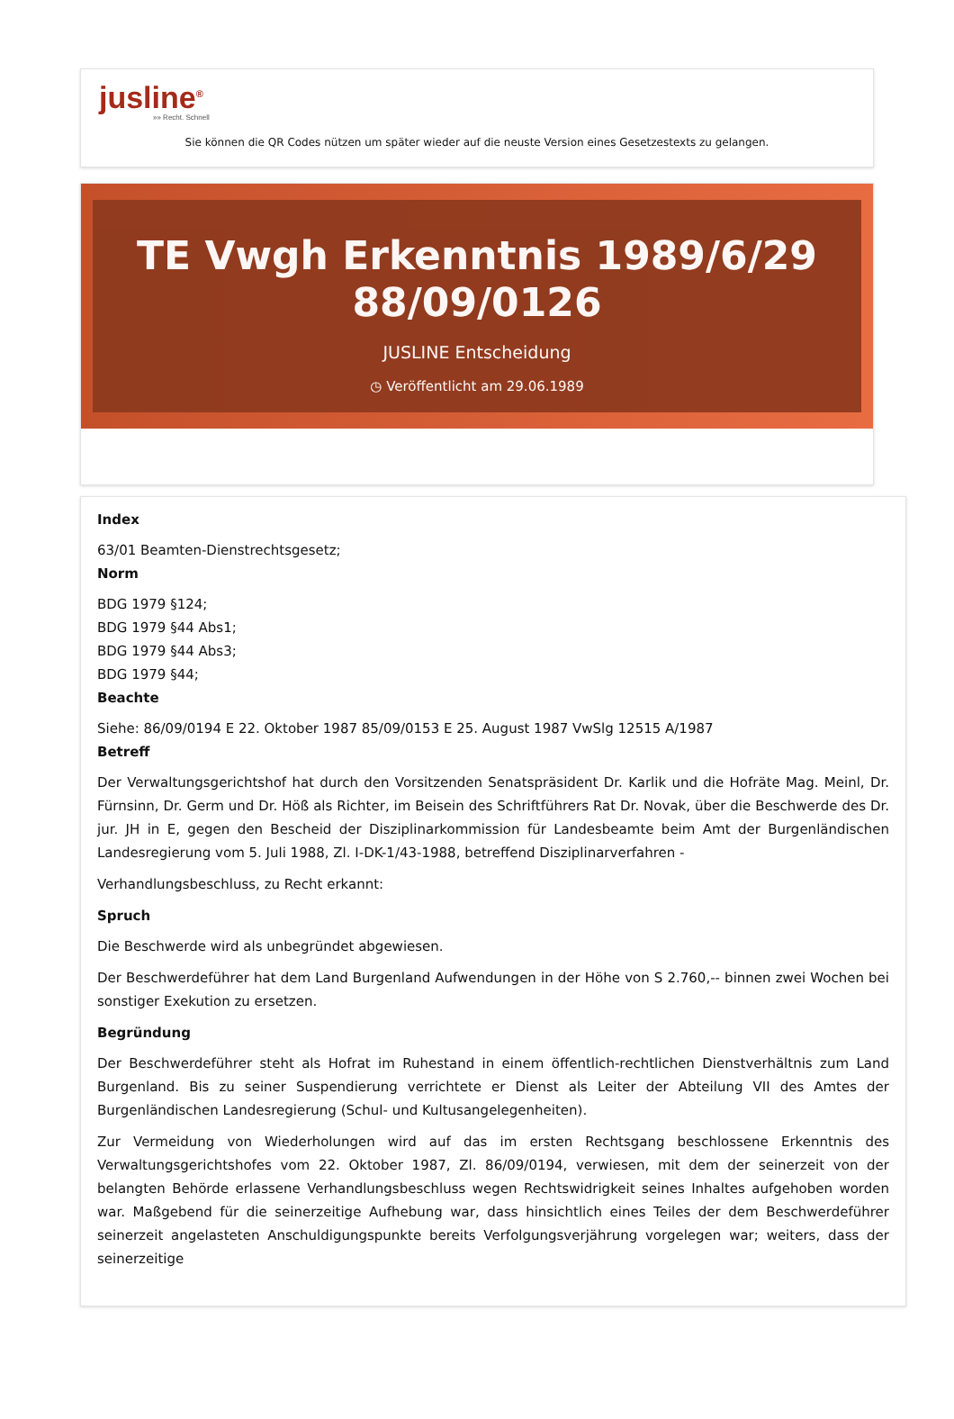jusline<sup>®</sup>
»» Recht. Schnell
Sie können die QR Codes nützen um später wieder auf die neuste Version eines Gesetzestexts zu gelangen.
TE Vwgh Erkenntnis 1989/6/29 88/09/0126
JUSLINE Entscheidung
◷ Veröffentlicht am 29.06.1989
Index
63/01 Beamten-Dienstrechtsgesetz;
Norm
BDG 1979 §124;
BDG 1979 §44 Abs1;
BDG 1979 §44 Abs3;
BDG 1979 §44;
Beachte
Siehe: 86/09/0194 E 22. Oktober 1987 85/09/0153 E 25. August 1987 VwSlg 12515 A/1987
Betreff
Der Verwaltungsgerichtshof hat durch den Vorsitzenden Senatspräsident Dr. Karlik und die Hofräte Mag. Meinl, Dr. Fürnsinn, Dr. Germ und Dr. Höß als Richter, im Beisein des Schriftführers Rat Dr. Novak, über die Beschwerde des Dr. jur. JH in E, gegen den Bescheid der Disziplinarkommission für Landesbeamte beim Amt der Burgenländischen Landesregierung vom 5. Juli 1988, Zl. I-DK-1/43-1988, betreffend Disziplinarverfahren -
Verhandlungsbeschluss, zu Recht erkannt:
Spruch
Die Beschwerde wird als unbegründet abgewiesen.
Der Beschwerdeführer hat dem Land Burgenland Aufwendungen in der Höhe von S 2.760,-- binnen zwei Wochen bei sonstiger Exekution zu ersetzen.
Begründung
Der Beschwerdeführer steht als Hofrat im Ruhestand in einem öffentlich-rechtlichen Dienstverhältnis zum Land Burgenland. Bis zu seiner Suspendierung verrichtete er Dienst als Leiter der Abteilung VII des Amtes der Burgenländischen Landesregierung (Schul- und Kultusangelegenheiten).
Zur Vermeidung von Wiederholungen wird auf das im ersten Rechtsgang beschlossene Erkenntnis des Verwaltungsgerichtshofes vom 22. Oktober 1987, Zl. 86/09/0194, verwiesen, mit dem der seinerzeit von der belangten Behörde erlassene Verhandlungsbeschluss wegen Rechtswidrigkeit seines Inhaltes aufgehoben worden war. Maßgebend für die seinerzeitige Aufhebung war, dass hinsichtlich eines Teiles der dem Beschwerdeführer seinerzeit angelasteten Anschuldigungspunkte bereits Verfolgungsverjährung vorgelegen war; weiters, dass der seinerzeitige